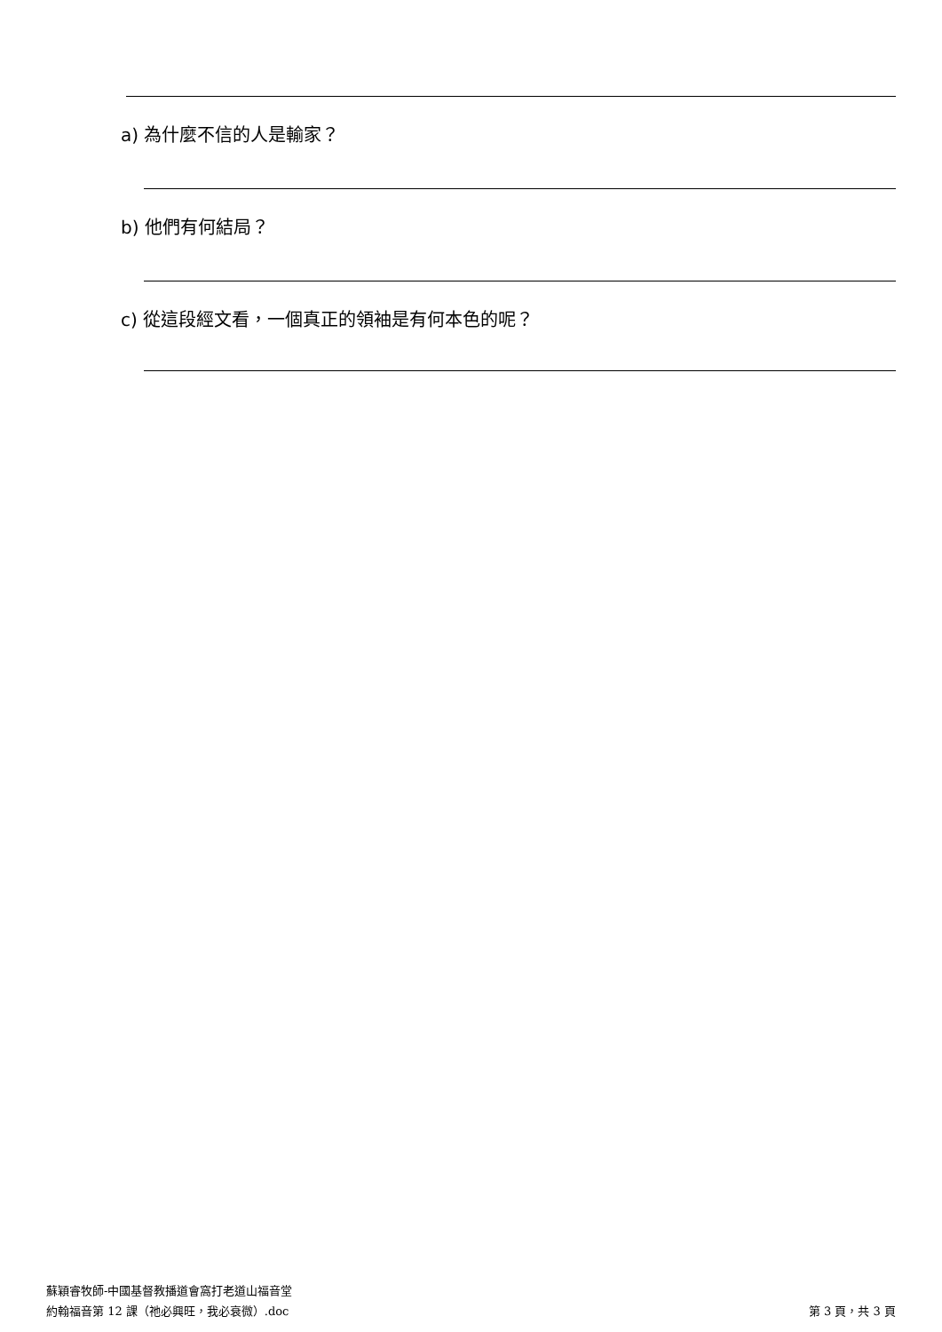a) 為什麼不信的人是輸家？
b) 他們有何結局？
c) 從這段經文看，一個真正的領袖是有何本色的呢？
蘇穎睿牧師-中國基督教播道會窩打老道山福音堂
第 3 頁，共 3 頁 約翰福音第 12 課（祂必興旺，我必衰微）.doc